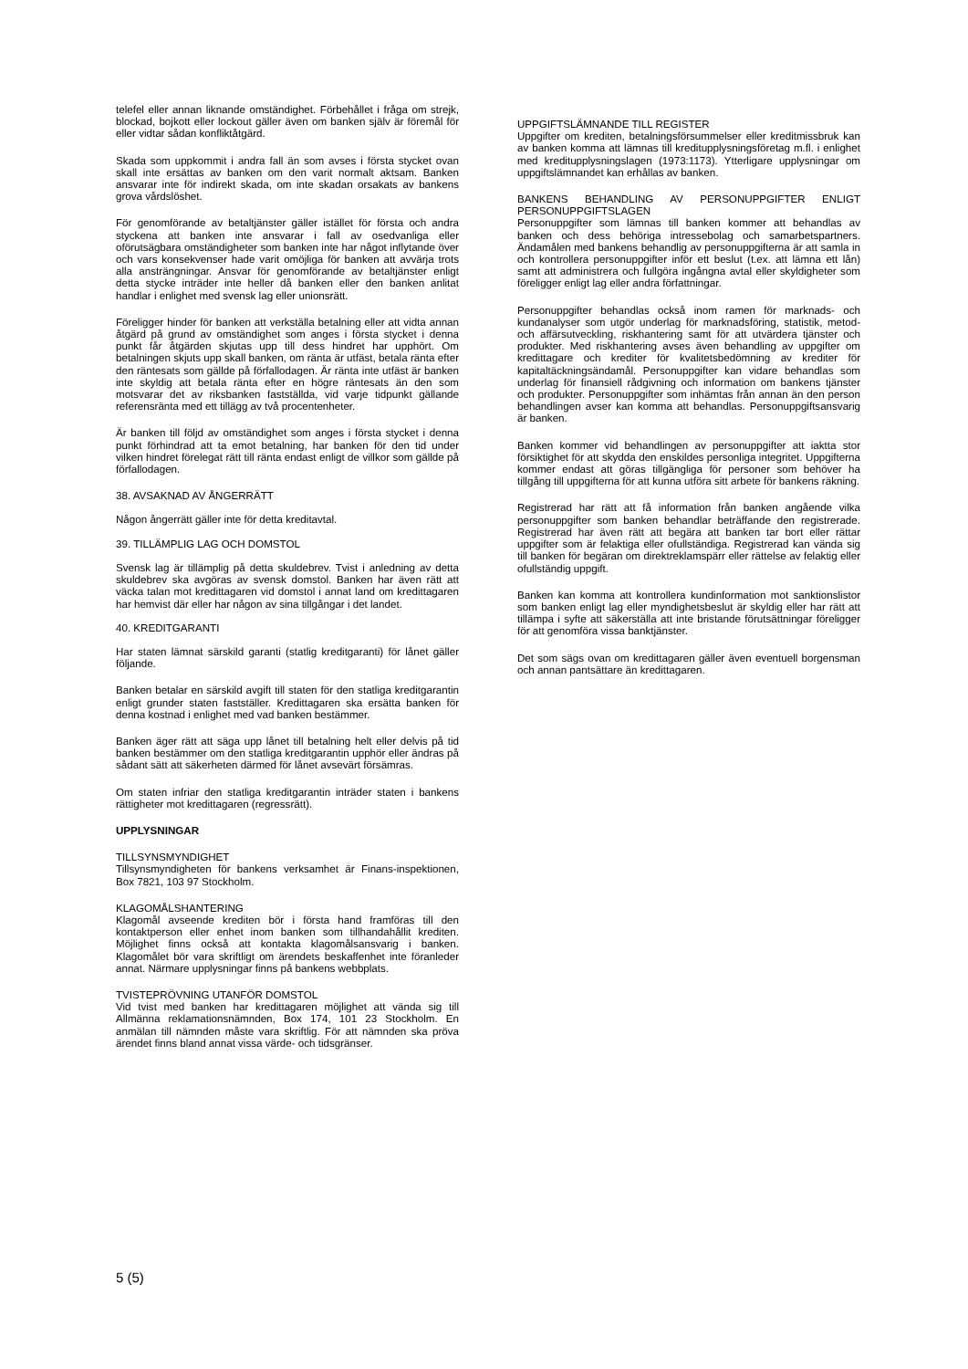telefel eller annan liknande omständighet. Förbehållet i fråga om strejk, blockad, bojkott eller lockout gäller även om banken själv är föremål för eller vidtar sådan konfliktåtgärd.
Skada som uppkommit i andra fall än som avses i första stycket ovan skall inte ersättas av banken om den varit normalt aktsam. Banken ansvarar inte för indirekt skada, om inte skadan orsakats av bankens grova vårdslöshet.
För genomförande av betaltjänster gäller istället för första och andra styckena att banken inte ansvarar i fall av osedvanliga eller oförutsägbara omständigheter som banken inte har något inflytande över och vars konsekvenser hade varit omöjliga för banken att avvärja trots alla ansträngningar. Ansvar för genomförande av betaltjänster enligt detta stycke inträder inte heller då banken eller den banken anlitat handlar i enlighet med svensk lag eller unionsrätt.
Föreligger hinder för banken att verkställa betalning eller att vidta annan åtgärd på grund av omständighet som anges i första stycket i denna punkt får åtgärden skjutas upp till dess hindret har upphört. Om betalningen skjuts upp skall banken, om ränta är utfäst, betala ränta efter den räntesats som gällde på förfallodagen. Är ränta inte utfäst är banken inte skyldig att betala ränta efter en högre räntesats än den som motsvarar det av riksbanken fastställda, vid varje tidpunkt gällande referensränta med ett tillägg av två procentenheter.
Är banken till följd av omständighet som anges i första stycket i denna punkt förhindrad att ta emot betalning, har banken för den tid under vilken hindret förelegat rätt till ränta endast enligt de villkor som gällde på förfallodagen.
38. AVSAKNAD AV ÅNGERRÄTT
Någon ångerrätt gäller inte för detta kreditavtal.
39. TILLÄMPLIG LAG OCH DOMSTOL
Svensk lag är tillämplig på detta skuldebrev. Tvist i anledning av detta skuldebrev ska avgöras av svensk domstol. Banken har även rätt att väcka talan mot kredittagaren vid domstol i annat land om kredittagaren har hemvist där eller har någon av sina tillgångar i det landet.
40. KREDITGARANTI
Har staten lämnat särskild garanti (statlig kreditgaranti) för lånet gäller följande.
Banken betalar en särskild avgift till staten för den statliga kreditgarantin enligt grunder staten fastställer. Kredittagaren ska ersätta banken för denna kostnad i enlighet med vad banken bestämmer.
Banken äger rätt att säga upp lånet till betalning helt eller delvis på tid banken bestämmer om den statliga kreditgarantin upphör eller ändras på sådant sätt att säkerheten därmed för lånet avsevärt försämras.
Om staten infriar den statliga kreditgarantin inträder staten i bankens rättigheter mot kredittagaren (regressrätt).
UPPLYSNINGAR
TILLSYNSMYNDIGHET
Tillsynsmyndigheten för bankens verksamhet är Finans-inspektionen, Box 7821, 103 97 Stockholm.
KLAGOMÅLSHANTERING
Klagomål avseende krediten bör i första hand framföras till den kontaktperson eller enhet inom banken som tillhandahållit krediten. Möjlighet finns också att kontakta klagomålsansvarig i banken. Klagomålet bör vara skriftligt om ärendets beskaffenhet inte föranleder annat. Närmare upplysningar finns på bankens webbplats.
TVISTEPRÖVNING UTANFÖR DOMSTOL
Vid tvist med banken har kredittagaren möjlighet att vända sig till Allmänna reklamationsnämnden, Box 174, 101 23 Stockholm. En anmälan till nämnden måste vara skriftlig. För att nämnden ska pröva ärendet finns bland annat vissa värde- och tidsgränser.
UPPGIFTSLÄMNANDE TILL REGISTER
Uppgifter om krediten, betalningsförsummelser eller kreditmissbruk kan av banken komma att lämnas till kreditupplysningsföretag m.fl. i enlighet med kreditupplysningslagen (1973:1173). Ytterligare upplysningar om uppgiftslämnandet kan erhållas av banken.
BANKENS BEHANDLING AV PERSONUPPGIFTER ENLIGT PERSONUPPGIFTSLAGEN
Personuppgifter som lämnas till banken kommer att behandlas av banken och dess behöriga intressebolag och samarbetspartners. Ändamålen med bankens behandlig av personuppgifterna är att samla in och kontrollera personuppgifter inför ett beslut (t.ex. att lämna ett lån) samt att administrera och fullgöra ingångna avtal eller skyldigheter som föreligger enligt lag eller andra författningar.
Personuppgifter behandlas också inom ramen för marknads- och kundanalyser som utgör underlag för marknadsföring, statistik, metod- och affärsutveckling, riskhantering samt för att utvärdera tjänster och produkter. Med riskhantering avses även behandling av uppgifter om kredittagare och krediter för kvalitetsbedömning av krediter för kapitaltäckningsändamål. Personuppgifter kan vidare behandlas som underlag för finansiell rådgivning och information om bankens tjänster och produkter. Personuppgifter som inhämtas från annan än den person behandlingen avser kan komma att behandlas. Personuppgiftsansvarig är banken.
Banken kommer vid behandlingen av personuppgifter att iaktta stor försiktighet för att skydda den enskildes personliga integritet. Uppgifterna kommer endast att göras tillgängliga för personer som behöver ha tillgång till uppgifterna för att kunna utföra sitt arbete för bankens räkning.
Registrerad har rätt att få information från banken angående vilka personuppgifter som banken behandlar beträffande den registrerade. Registrerad har även rätt att begära att banken tar bort eller rättar uppgifter som är felaktiga eller ofullständiga. Registrerad kan vända sig till banken för begäran om direktreklamspärr eller rättelse av felaktig eller ofullständig uppgift.
Banken kan komma att kontrollera kundinformation mot sanktionslistor som banken enligt lag eller myndighetsbeslut är skyldig eller har rätt att tillämpa i syfte att säkerställa att inte bristande förutsättningar föreligger för att genomföra vissa banktjänster.
Det som sägs ovan om kredittagaren gäller även eventuell borgensman och annan pantsättare än kredittagaren.
5 (5)